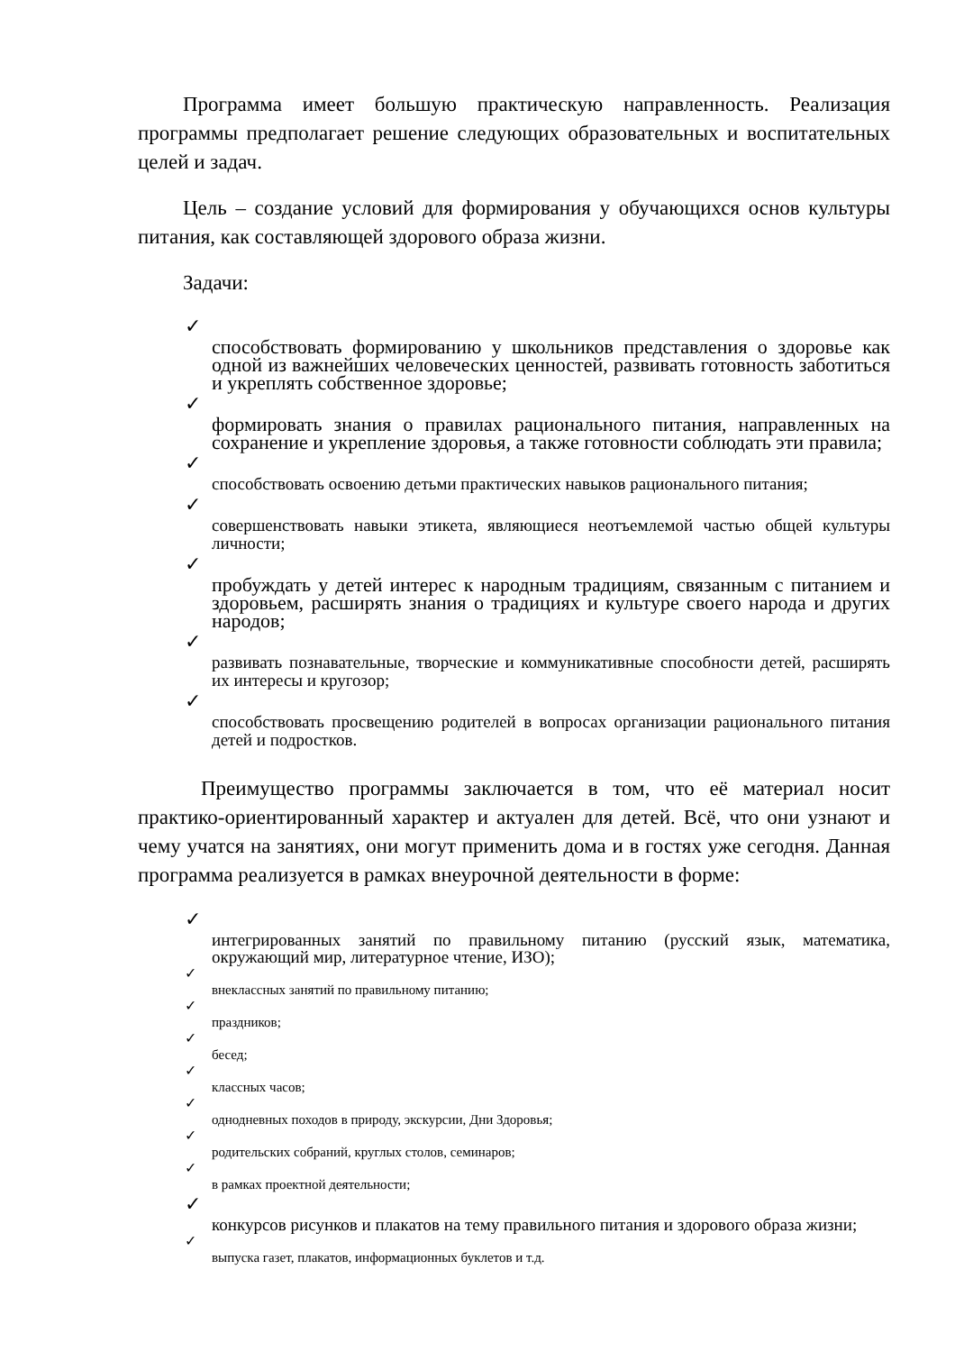Программа имеет большую практическую направленность. Реализация программы предполагает решение следующих образовательных и воспитательных целей и задач.
Цель – создание условий для формирования у обучающихся основ культуры питания, как составляющей здорового образа жизни.
Задачи:
✓
способствовать формированию у школьников представления о здоровье как одной из важнейших человеческих ценностей, развивать готовность заботиться и укреплять собственное здоровье;
✓
формировать знания о правилах рационального питания, направленных на сохранение и укрепление здоровья, а также готовности соблюдать эти правила;
✓
способствовать освоению детьми практических навыков рационального питания;
✓
совершенствовать навыки этикета, являющиеся неотъемлемой частью общей культуры личности;
✓
пробуждать у детей интерес к народным традициям, связанным с питанием и здоровьем, расширять знания о традициях и культуре своего народа и других народов;
✓
развивать познавательные, творческие и коммуникативные способности детей, расширять их интересы и кругозор;
✓
способствовать просвещению родителей в вопросах организации рационального питания детей и подростков.
Преимущество программы заключается в том, что её материал носит практико-ориентированный характер и актуален для детей. Всё, что они узнают и чему учатся на занятиях, они могут применить дома и в гостях уже сегодня. Данная программа реализуется в рамках внеурочной деятельности в форме:
✓
интегрированных занятий по правильному питанию (русский язык, математика, окружающий мир, литературное чтение, ИЗО);
✓
внеклассных занятий по правильному питанию;
✓
праздников;
✓
бесед;
✓
классных часов;
✓
однодневных походов в природу, экскурсии, Дни Здоровья;
✓
родительских собраний, круглых столов, семинаров;
✓
в рамках проектной деятельности;
✓
конкурсов рисунков и плакатов на тему правильного питания и здорового образа жизни;
✓
выпуска газет, плакатов, информационных буклетов и т.д.